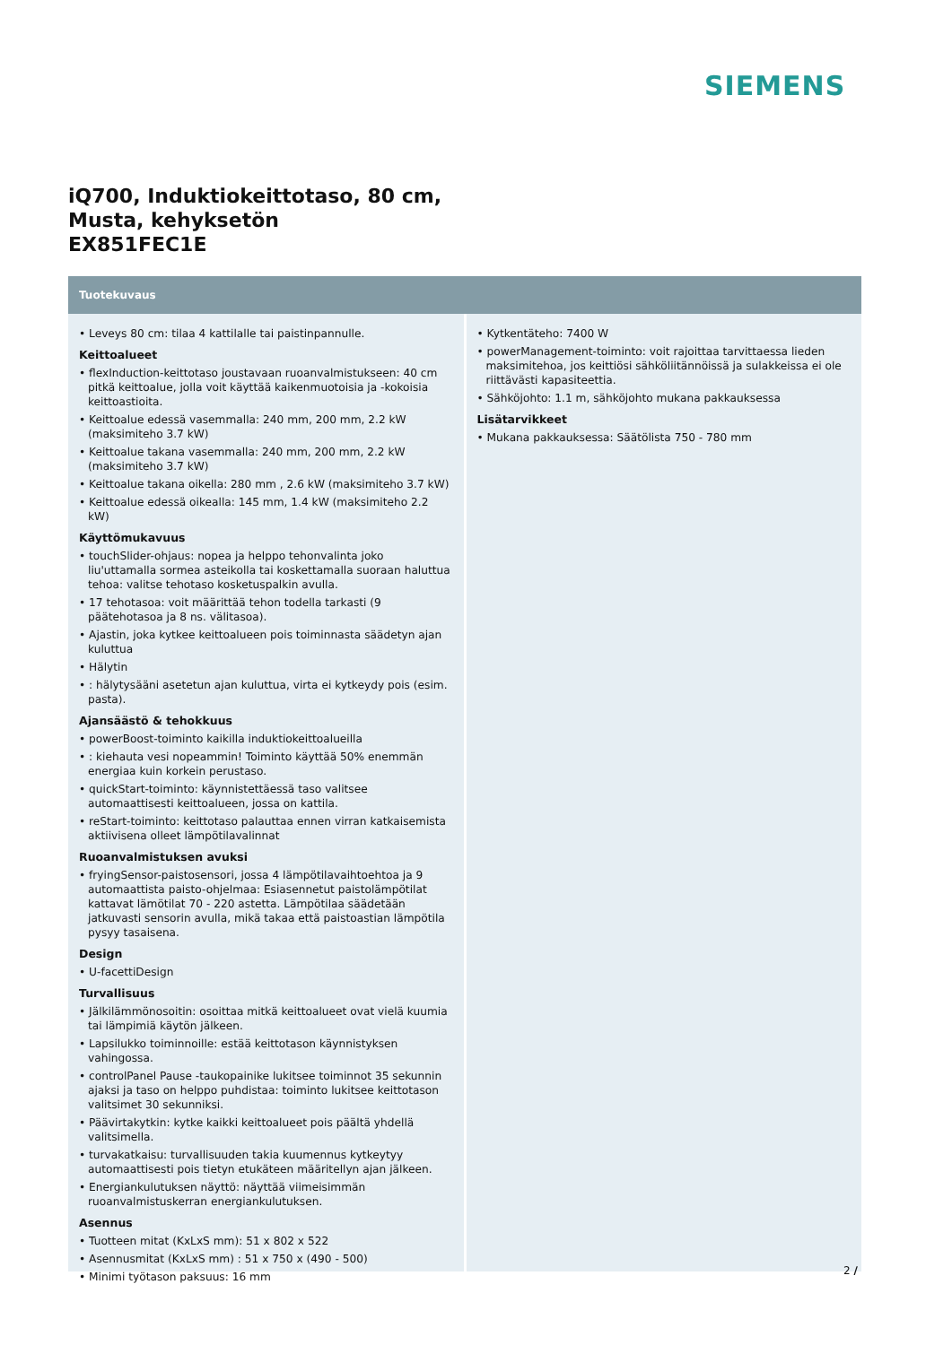SIEMENS
iQ700, Induktiokeittotaso, 80 cm,
Musta, kehyksetön
EX851FEC1E
Tuotekuvaus
• Leveys 80 cm: tilaa 4 kattilalle tai paistinpannulle.
Keittoalueet
• flexInduction-keittotaso joustavaan ruoanvalmistukseen: 40 cm pitkä keittoalue, jolla voit käyttää kaikenmuotoisia ja -kokoisia keittoastioita.
• Keittoalue edessä vasemmalla: 240 mm, 200 mm, 2.2 kW (maksimiteho 3.7 kW)
• Keittoalue takana vasemmalla: 240 mm, 200 mm, 2.2 kW (maksimiteho 3.7 kW)
• Keittoalue takana oikella: 280 mm , 2.6 kW (maksimiteho 3.7 kW)
• Keittoalue edessä oikealla: 145 mm, 1.4 kW (maksimiteho 2.2 kW)
Käyttömukavuus
• touchSlider-ohjaus: nopea ja helppo tehonvalinta joko liu'uttamalla sormea asteikolla tai koskettamalla suoraan haluttua tehoa: valitse tehotaso kosketuspalkin avulla.
• 17 tehotasoa: voit määrittää tehon todella tarkasti (9 päätehotasoa ja 8 ns. välitasoa).
• Ajastin, joka kytkee keittoalueen pois toiminnasta säädetyn ajan kuluttua
• Hälytin
• : hälytysääni asetetun ajan kuluttua, virta ei kytkeydy pois (esim. pasta).
Ajansäästö & tehokkuus
• powerBoost-toiminto kaikilla induktiokeittoalueilla
• : kiehauta vesi nopeammin! Toiminto käyttää 50% enemmän energiaa kuin korkein perustaso.
• quickStart-toiminto: käynnistettäessä taso valitsee automaattisesti keittoalueen, jossa on kattila.
• reStart-toiminto: keittotaso palauttaa ennen virran katkaisemista aktiivisena olleet lämpötilavalinnat
Ruoanvalmistuksen avuksi
• fryingSensor-paistosensori, jossa 4 lämpötilavaihtoehtoa ja 9 automaattista paisto-ohjelmaa: Esiasennetut paistolämpötilat kattavat lämötilat 70 - 220 astetta. Lämpötilaa säädetään jatkuvasti sensorin avulla, mikä takaa että paistoastian lämpötila pysyy tasaisena.
Design
• U-facettiDesign
Turvallisuus
• Jälkilämmönosoitin: osoittaa mitkä keittoalueet ovat vielä kuumia tai lämpimiä käytön jälkeen.
• Lapsilukko toiminnoille: estää keittotason käynnistyksen vahingossa.
• controlPanel Pause -taukopainike lukitsee toiminnot 35 sekunnin ajaksi ja taso on helppo puhdistaa: toiminto lukitsee keittotason valitsimet 30 sekunniksi.
• Päävirtakytkin: kytke kaikki keittoalueet pois päältä yhdellä valitsimella.
• turvakatkaisu: turvallisuuden takia kuumennus kytkeytyy automaattisesti pois tietyn etukäteen määritellyn ajan jälkeen.
• Energiankulutuksen näyttö: näyttää viimeisimmän ruoanvalmistuskerran energiankulutuksen.
Asennus
• Tuotteen mitat (KxLxS mm): 51 x 802 x 522
• Asennusmitat (KxLxS mm) : 51 x 750 x (490 - 500)
• Minimi työtason paksuus: 16 mm
• Kytkentäteho: 7400 W
• powerManagement-toiminto: voit rajoittaa tarvittaessa lieden maksimitehoa, jos keittiösi sähköliitännöissä ja sulakkeissa ei ole riittävästi kapasiteettia.
• Sähköjohto: 1.1 m, sähköjohto mukana pakkauksessa
Lisätarvikkeet
• Mukana pakkauksessa: Säätölista 750 - 780 mm
2 /